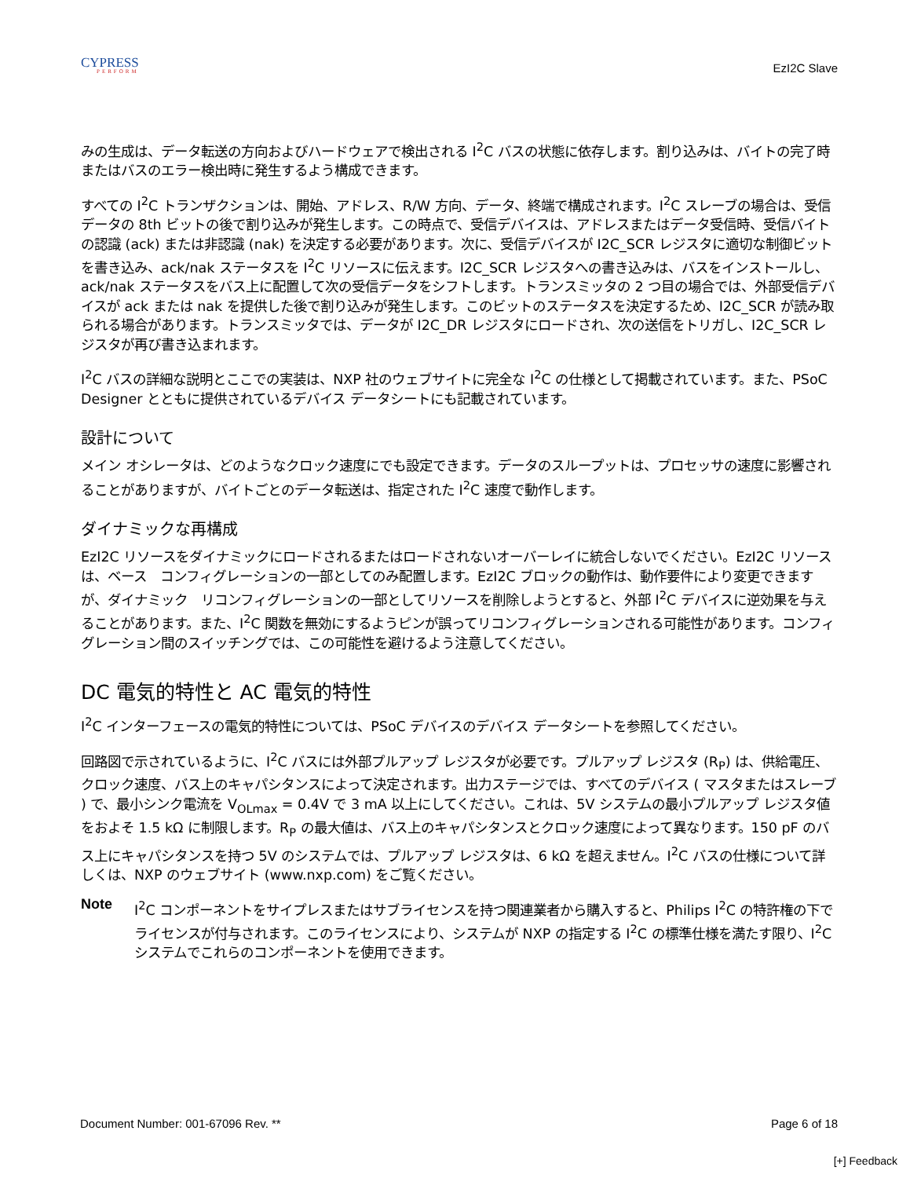CYPRESS
PERFORM
EzI2C Slave
みの生成は、データ転送の方向およびハードウェアで検出される I<sup>2</sup>C バスの状態に依存します。割り込みは、バイトの完了時またはバスのエラー検出時に発生するよう構成できます。
すべての I<sup>2</sup>C トランザクションは、開始、アドレス、R/W 方向、データ、終端で構成されます。I<sup>2</sup>C スレーブの場合は、受信データの 8th ビットの後で割り込みが発生します。この時点で、受信デバイスは、アドレスまたはデータ受信時、受信バイトの認識 (ack) または非認識 (nak) を決定する必要があります。次に、受信デバイスが I2C_SCR レジスタに適切な制御ビットを書き込み、ack/nak ステータスを I<sup>2</sup>C リソースに伝えます。I2C_SCR レジスタへの書き込みは、バスをインストールし、ack/nak ステータスをバス上に配置して次の受信データをシフトします。トランスミッタの 2 つ目の場合では、外部受信デバイスが ack または nak を提供した後で割り込みが発生します。このビットのステータスを決定するため、I2C_SCR が読み取られる場合があります。トランスミッタでは、データが I2C_DR レジスタにロードされ、次の送信をトリガし、I2C_SCR レジスタが再び書き込まれます。
I<sup>2</sup>C バスの詳細な説明とここでの実装は、NXP 社のウェブサイトに完全な I<sup>2</sup>C の仕様として掲載されています。また、PSoC Designer とともに提供されているデバイス データシートにも記載されています。
設計について
メイン オシレータは、どのようなクロック速度にでも設定できます。データのスループットは、プロセッサの速度に影響されることがありますが、バイトごとのデータ転送は、指定された I<sup>2</sup>C 速度で動作します。
ダイナミックな再構成
EzI2C リソースをダイナミックにロードされるまたはロードされないオーバーレイに統合しないでください。EzI2C リソースは、ベース　コンフィグレーションの一部としてのみ配置します。EzI2C ブロックの動作は、動作要件により変更できますが、ダイナミック　リコンフィグレーションの一部としてリソースを削除しようとすると、外部 I<sup>2</sup>C デバイスに逆効果を与えることがあります。また、I<sup>2</sup>C 関数を無効にするようピンが誤ってリコンフィグレーションされる可能性があります。コンフィグレーション間のスイッチングでは、この可能性を避けるよう注意してください。
DC 電気的特性と AC 電気的特性
I<sup>2</sup>C インターフェースの電気的特性については、PSoC デバイスのデバイス データシートを参照してください。
回路図で示されているように、I<sup>2</sup>C バスには外部プルアップ レジスタが必要です。プルアップ レジスタ (R<sub>P</sub>) は、供給電圧、クロック速度、バス上のキャパシタンスによって決定されます。出力ステージでは、すべてのデバイス ( マスタまたはスレーブ ) で、最小シンク電流を V<sub>OLmax</sub> = 0.4V で 3 mA 以上にしてください。これは、5V システムの最小プルアップ レジスタ値をおよそ 1.5 kΩ に制限します。R<sub>P</sub> の最大値は、バス上のキャパシタンスとクロック速度によって異なります。150 pF のバス上にキャパシタンスを持つ 5V のシステムでは、プルアップ レジスタは、6 kΩ を超えません。I<sup>2</sup>C バスの仕様について詳しくは、NXP のウェブサイト (www.nxp.com) をご覧ください。
Note
I<sup>2</sup>C コンポーネントをサイプレスまたはサブライセンスを持つ関連業者から購入すると、Philips I<sup>2</sup>C の特許権の下でライセンスが付与されます。このライセンスにより、システムが NXP の指定する I<sup>2</sup>C の標準仕様を満たす限り、I<sup>2</sup>C システムでこれらのコンポーネントを使用できます。
Document Number: 001-67096 Rev. ** Page 6 of 18
[+] Feedback